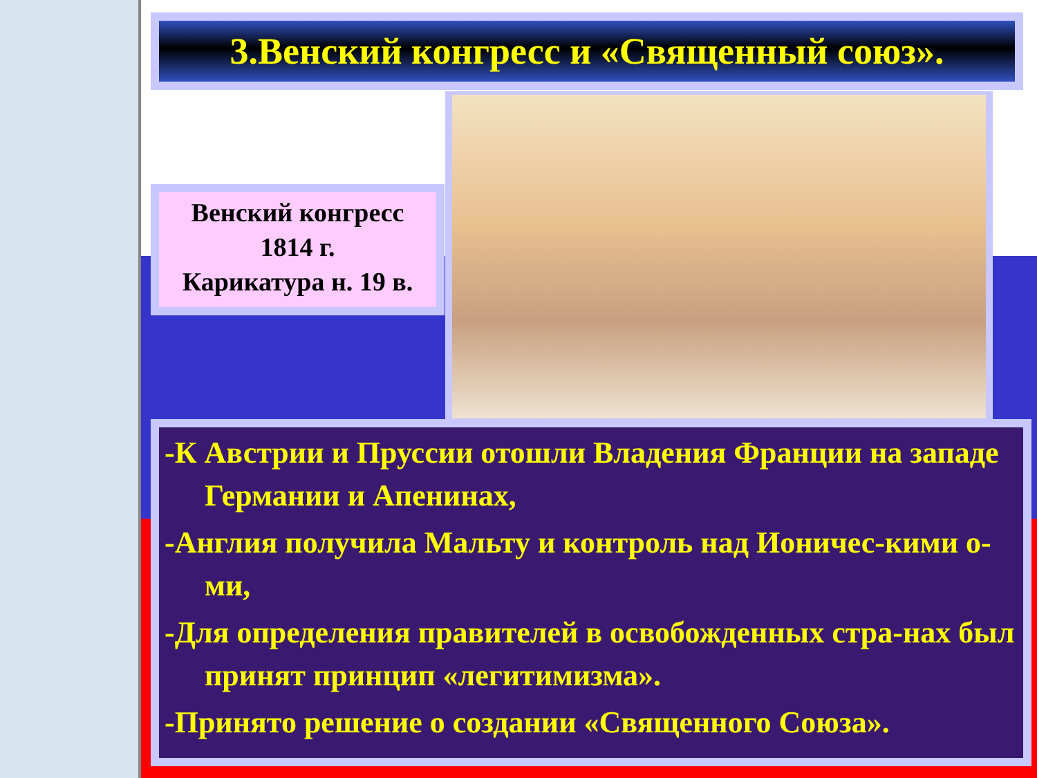3.Венский конгресс и «Священный союз».
Венский конгресс
1814 г.
Карикатура н. 19 в.
-К Австрии и Пруссии отошли Владения Франции на западе Германии и Апенинах,
-Англия получила Мальту и контроль над Ионичес-кими о-ми,
-Для определения правителей в освобожденных стра-нах был принят принцип «легитимизма».
-Принято решение о создании «Священного Союза».